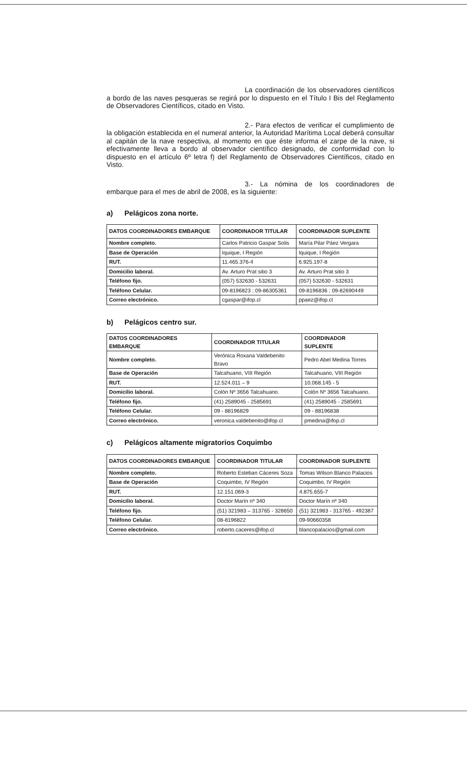La coordinación de los observadores científicos a bordo de las naves pesqueras se regirá por lo dispuesto en el Título I Bis del Reglamento de Observadores Científicos, citado en Visto.
2.- Para efectos de verificar el cumplimiento de la obligación establecida en el numeral anterior, la Autoridad Marítima Local deberá consultar al capitán de la nave respectiva, al momento en que éste informa el zarpe de la nave, si efectivamente lleva a bordo al observador científico designado, de conformidad con lo dispuesto en el artículo 6º letra f) del Reglamento de Observadores Científicos, citado en Visto.
3.- La nómina de los coordinadores de embarque para el mes de abril de 2008, es la siguiente:
a) Pelágicos zona norte.
| DATOS COORDINADORES EMBARQUE | COORDINADOR TITULAR | COORDINADOR SUPLENTE |
| --- | --- | --- |
| Nombre completo. | Carlos Patricio Gaspar Solis | María Pilar Páez Vergara |
| Base de Operación | Iquique, I Región | Iquique, I Región |
| RUT. | 11.465.376-4 | 6.925.197-8 |
| Domicilio laboral. | Av. Arturo Prat sitio 3 | Av. Arturo Prat sitio 3 |
| Teléfono fijo. | (057) 532630 - 532631 | (057) 532630 - 532631 |
| Teléfono Celular. | 09-8196823 ; 09-86305361 | 09-8196836 ; 09-82690449 |
| Correo electrónico. | cgaspar@ifop.cl | ppaez@ifop.cl |
b) Pelágicos centro sur.
| DATOS COORDINADORES EMBARQUE | COORDINADOR TITULAR | COORDINADOR SUPLENTE |
| --- | --- | --- |
| Nombre completo. | Verónica Roxana Valdebenito Bravo | Pedro Abel Medina Torres |
| Base de Operación | Talcahuano, VIII Región | Talcahuano, VIII Región |
| RUT. | 12.524.011 – 9 | 10.068.145 - 5 |
| Domicilio laboral. | Colón Nº 3656 Talcahuano. | Colón Nº 3656 Talcahuano. |
| Teléfono fijo. | (41) 2589045 - 2585691 | (41) 2589045 - 2585691 |
| Teléfono Celular. | 09 - 88196829 | 09 - 88196838 |
| Correo electrónico. | veronica.valdebenito@ifop.cl | pmedina@ifop.cl |
c) Pelágicos altamente migratorios Coquimbo
| DATOS COORDINADORES EMBARQUE | COORDINADOR TITULAR | COORDINADOR SUPLENTE |
| --- | --- | --- |
| Nombre completo. | Roberto Esteban Cáceres Soza | Tomas Wilson Blanco Palacios |
| Base de Operación | Coquimbo, IV Región | Coquimbo, IV Región |
| RUT. | 12.151.069-3 | 4.875.655-7 |
| Domicilio laboral. | Doctor Marín nº 340 | Doctor Marín nº 340 |
| Teléfono fijo. | (51) 321983 – 313765 - 328650 | (51) 321983 - 313765 - 492387 |
| Teléfono Celular. | 08-8196822 | 09-90660358 |
| Correo electrónico. | roberto.caceres@ifop.cl | blancopalacios@gmail.com |